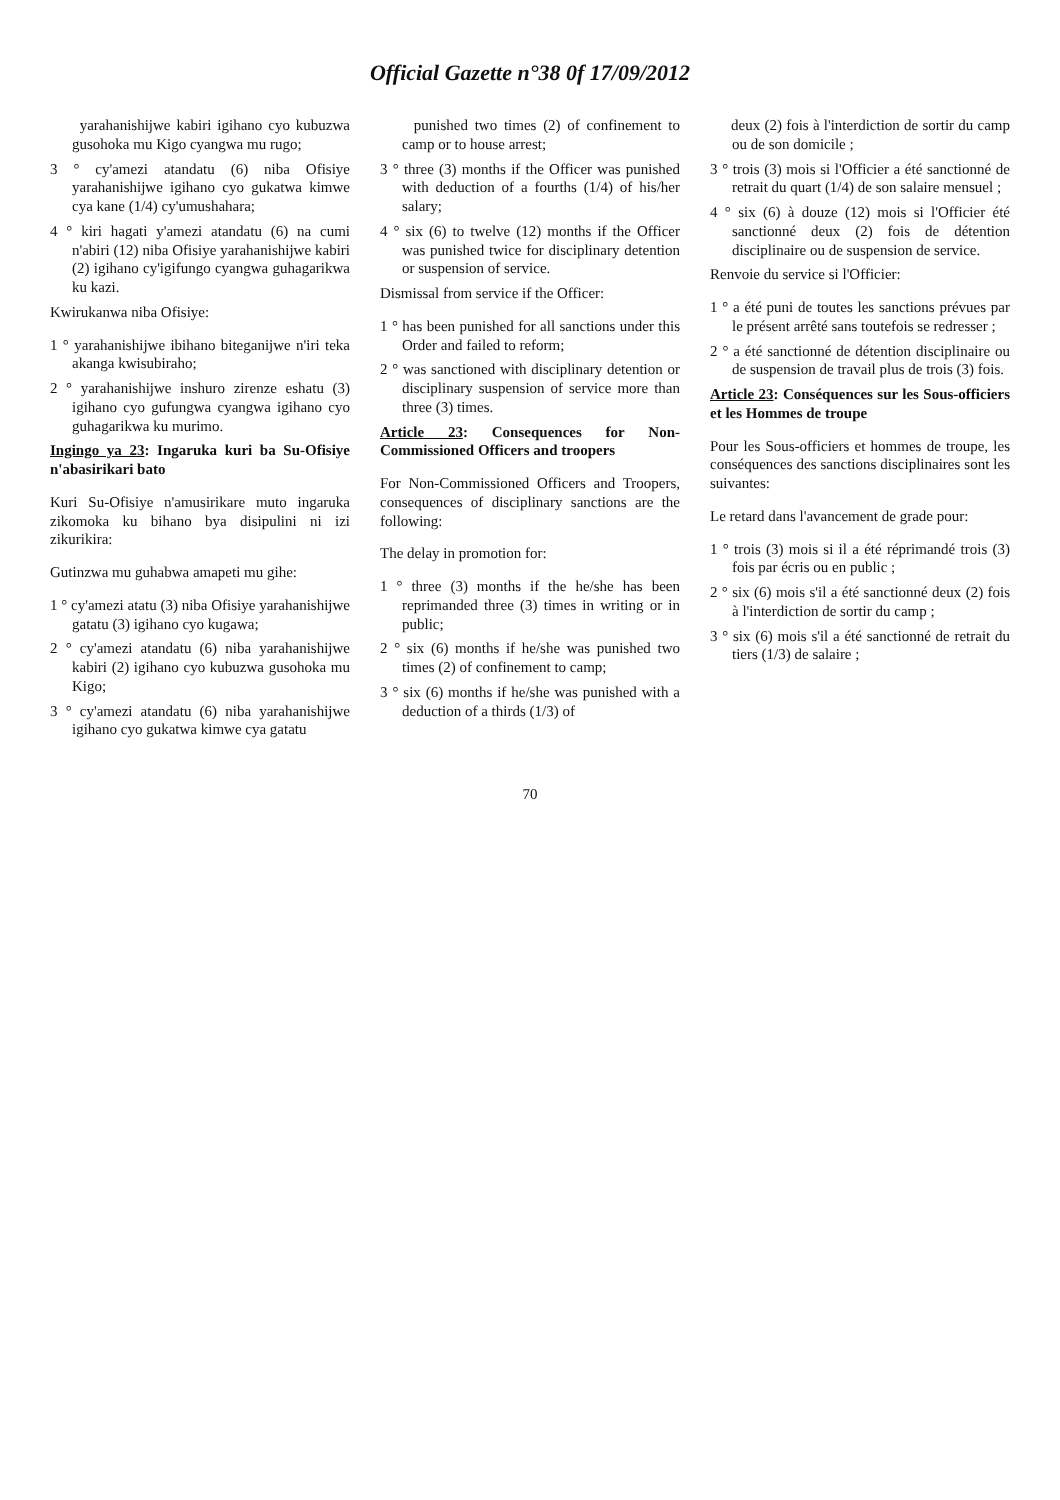Official Gazette n°38 0f 17/09/2012
yarahanishijwe kabiri igihano cyo kubuzwa gusohoka mu Kigo cyangwa mu rugo;
3 ° cy'amezi atandatu (6) niba Ofisiye yarahanishijwe igihano cyo gukatwa kimwe cya kane (1/4) cy'umushahara;
4 ° kiri hagati y'amezi atandatu (6) na cumi n'abiri (12) niba Ofisiye yarahanishijwe kabiri (2) igihano cy'igifungo cyangwa guhagarikwa ku kazi.
Kwirukanwa niba Ofisiye:
1 ° yarahanishijwe ibihano biteganijwe n'iri teka akanga kwisubiraho;
2 ° yarahanishijwe inshuro zirenze eshatu (3) igihano cyo gufungwa cyangwa igihano cyo guhagarikwa ku murimo.
Ingingo ya 23: Ingaruka kuri ba Su-Ofisiye n'abasirikari bato
Kuri Su-Ofisiye n'amusirikare muto ingaruka zikomoka ku bihano bya disipulini ni izi zikurikira:
Gutinzwa mu guhabwa amapeti mu gihe:
1 ° cy'amezi atatu (3) niba Ofisiye yarahanishijwe gatatu (3) igihano cyo kugawa;
2 ° cy'amezi atandatu (6) niba yarahanishijwe kabiri (2) igihano cyo kubuzwa gusohoka mu Kigo;
3 ° cy'amezi atandatu (6) niba yarahanishijwe igihano cyo gukatwa kimwe cya gatatu
punished two times (2) of confinement to camp or to house arrest;
3 ° three (3) months if the Officer was punished with deduction of a fourths (1/4) of his/her salary;
4 ° six (6) to twelve (12) months if the Officer was punished twice for disciplinary detention or suspension of service.
Dismissal from service if the Officer:
1 ° has been punished for all sanctions under this Order and failed to reform;
2 ° was sanctioned with disciplinary detention or disciplinary suspension of service more than three (3) times.
Article 23: Consequences for Non-Commissioned Officers and troopers
For Non-Commissioned Officers and Troopers, consequences of disciplinary sanctions are the following:
The delay in promotion for:
1 ° three (3) months if the he/she has been reprimanded three (3) times in writing or in public;
2 ° six (6) months if he/she was punished two times (2) of confinement to camp;
3 ° six (6) months if he/she was punished with a deduction of a thirds (1/3) of
deux (2) fois à l'interdiction de sortir du camp ou de son domicile ;
3 ° trois (3) mois si l'Officier a été sanctionné de retrait du quart (1/4) de son salaire mensuel ;
4 ° six (6) à douze (12) mois si l'Officier été sanctionné deux (2) fois de détention disciplinaire ou de suspension de service.
Renvoie du service si l'Officier:
1 ° a été puni de toutes les sanctions prévues par le présent arrêté sans toutefois se redresser ;
2 ° a été sanctionné de détention disciplinaire ou de suspension de travail plus de trois (3) fois.
Article 23: Conséquences sur les Sous-officiers et les Hommes de troupe
Pour les Sous-officiers et hommes de troupe, les conséquences des sanctions disciplinaires sont les suivantes:
Le retard dans l'avancement de grade pour:
1 ° trois (3) mois si il a été réprimandé trois (3) fois par écris ou en public ;
2 ° six (6) mois s'il a été sanctionné deux (2) fois à l'interdiction de sortir du camp ;
3 ° six (6) mois s'il a été sanctionné de retrait du tiers (1/3) de salaire ;
70